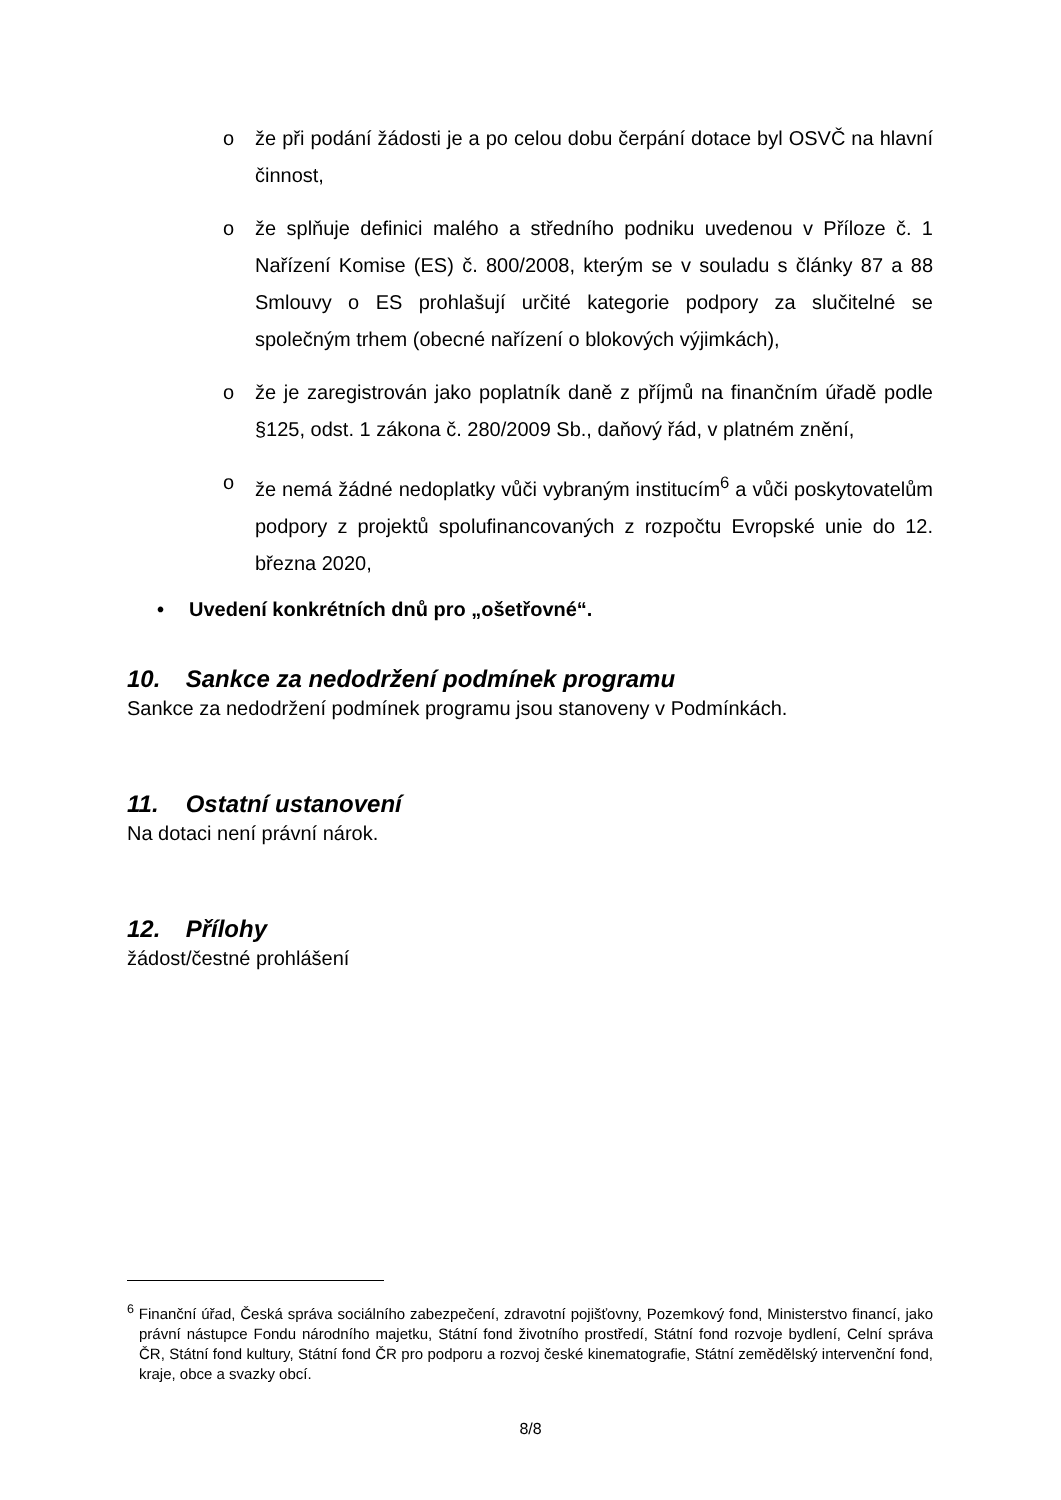o že při podání žádosti je a po celou dobu čerpání dotace byl OSVČ na hlavní činnost,
o že splňuje definici malého a středního podniku uvedenou v Příloze č. 1 Nařízení Komise (ES) č. 800/2008, kterým se v souladu s články 87 a 88 Smlouvy o ES prohlašují určité kategorie podpory za slučitelné se společným trhem (obecné nařízení o blokových výjimkách),
o že je zaregistrován jako poplatník daně z příjmů na finančním úřadě podle §125, odst. 1 zákona č. 280/2009 Sb., daňový řád, v platném znění,
o že nemá žádné nedoplatky vůči vybraným institucím<sup>6</sup> a vůči poskytovatelům podpory z projektů spolufinancovaných z rozpočtu Evropské unie do 12. března 2020,
• Uvedení konkrétních dnů pro „ošetřovné“.
10. Sankce za nedodržení podmínek programu
Sankce za nedodržení podmínek programu jsou stanoveny v Podmínkách.
11. Ostatní ustanovení
Na dotaci není právní nárok.
12. Přílohy
žádost/čestné prohlášení
<sup>6</sup> Finanční úřad, Česká správa sociálního zabezpečení, zdravotní pojišťovny, Pozemkový fond, Ministerstvo financí, jako právní nástupce Fondu národního majetku, Státní fond životního prostředí, Státní fond rozvoje bydlení, Celní správa ČR, Státní fond kultury, Státní fond ČR pro podporu a rozvoj české kinematografie, Státní zemědělský intervenční fond, kraje, obce a svazky obcí.
8/8